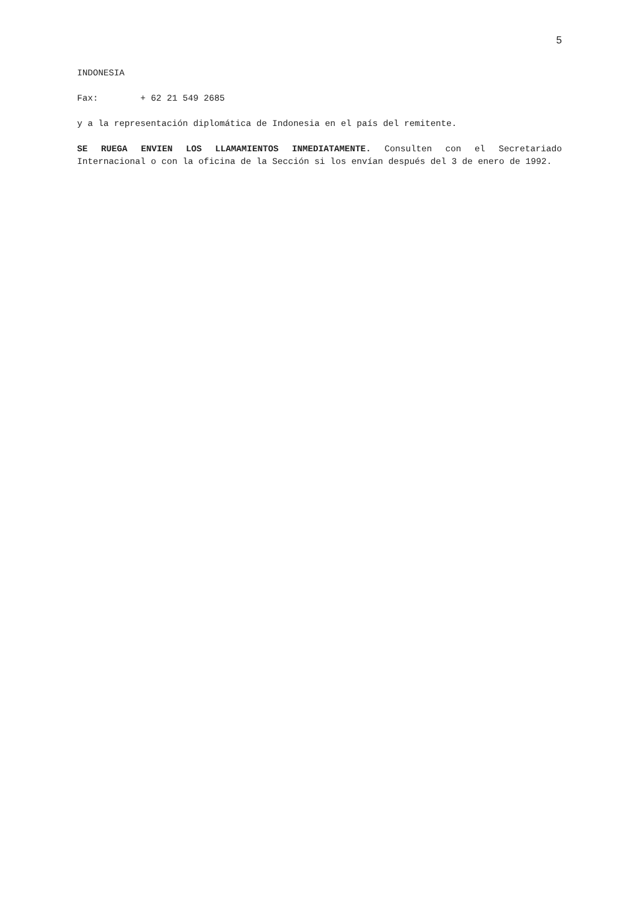5
INDONESIA
Fax: + 62 21 549 2685
y a la representación diplomática de Indonesia en el país del remitente.
SE RUEGA ENVIEN LOS LLAMAMIENTOS INMEDIATAMENTE. Consulten con el Secretariado Internacional o con la oficina de la Sección si los envían después del 3 de enero de 1992.